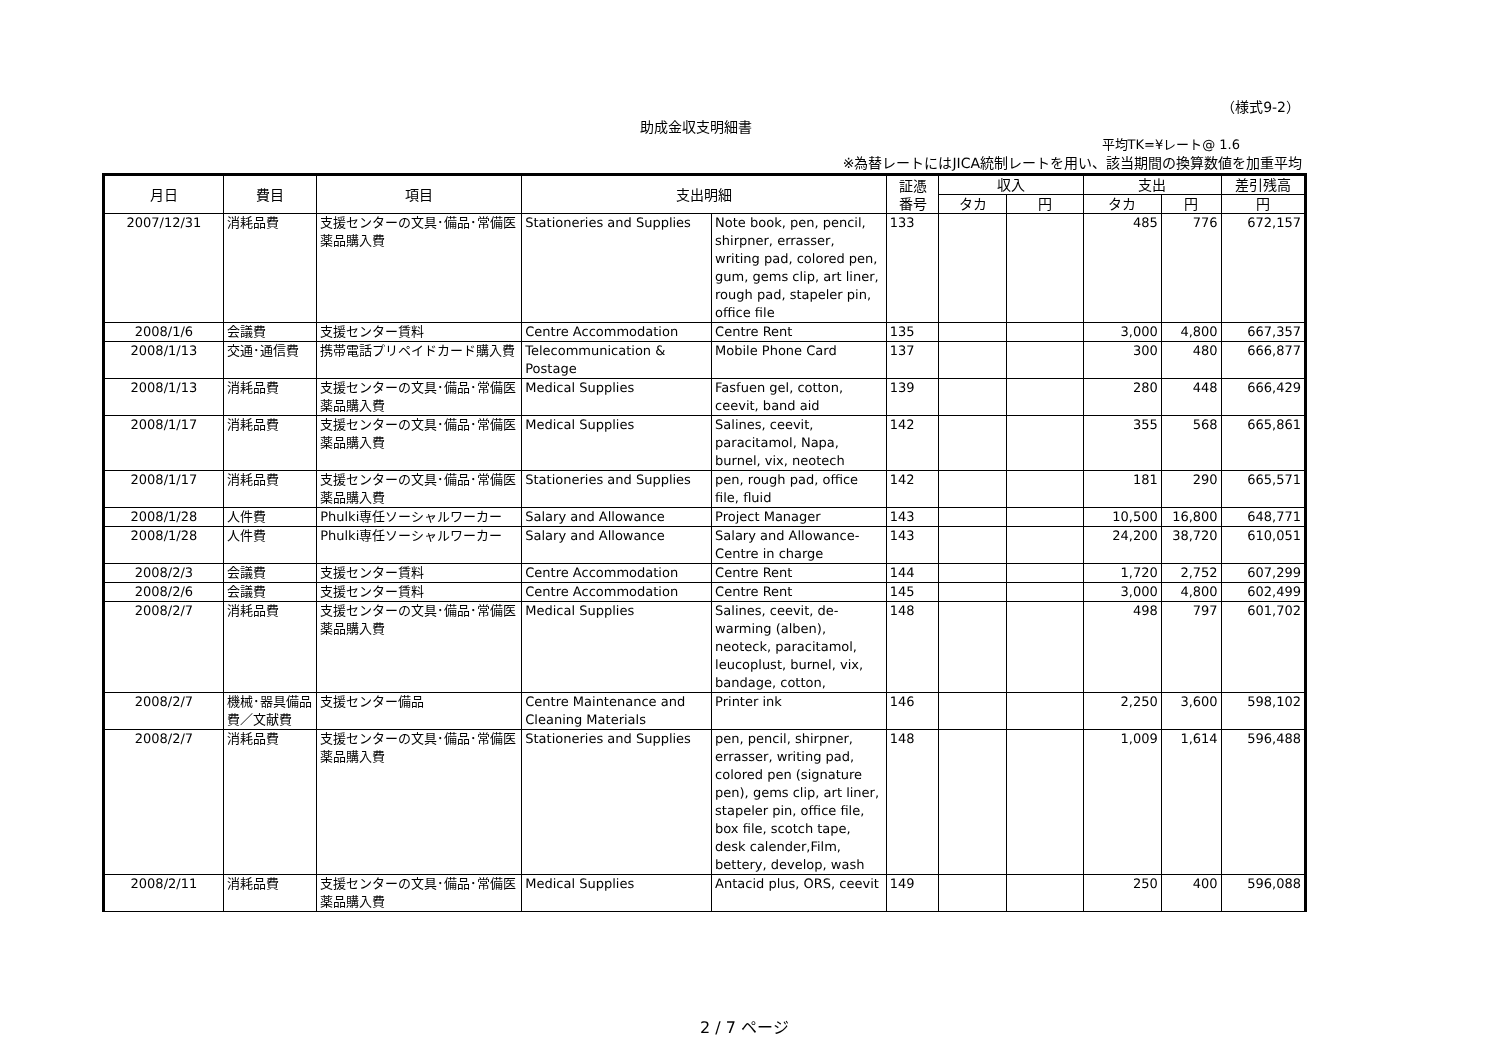（様式9-2）
助成金収支明細書
平均TK=¥レート@ 1.6
※為替レートにはJICA統制レートを用い、該当期間の換算数値を加重平均
| 月日 | 費目 | 項目 | 支出明細 | | 証憑 番号 | 収入 | | 支出 | | 差引残高 |
| --- | --- | --- | --- | --- | --- | --- | --- | --- | --- | --- |
| | | | | | | タカ | 円 | タカ | 円 | 円 |
| 2007/12/31 | 消耗品費 | 支援センターの文具･備品･常備医薬品購入費 | Stationeries and Supplies | Note book, pen, pencil, shirpner, errasser, writing pad, colored pen, gum, gems clip, art liner, rough pad, stapeler pin, office file | 133 | | | 485 | 776 | 672,157 |
| 2008/1/6 | 会議費 | 支援センター賃料 | Centre Accommodation | Centre Rent | 135 | | | 3,000 | 4,800 | 667,357 |
| 2008/1/13 | 交通･通信費 | 携帯電話プリペイドカード購入費 | Telecommunication & Postage | Mobile Phone Card | 137 | | | 300 | 480 | 666,877 |
| 2008/1/13 | 消耗品費 | 支援センターの文具･備品･常備医薬品購入費 | Medical Supplies | Fasfuen gel, cotton, ceevit, band aid | 139 | | | 280 | 448 | 666,429 |
| 2008/1/17 | 消耗品費 | 支援センターの文具･備品･常備医薬品購入費 | Medical Supplies | Salines, ceevit, paracitamol, Napa, burnel, vix, neotech | 142 | | | 355 | 568 | 665,861 |
| 2008/1/17 | 消耗品費 | 支援センターの文具･備品･常備医薬品購入費 | Stationeries and Supplies | pen, rough pad, office file, fluid | 142 | | | 181 | 290 | 665,571 |
| 2008/1/28 | 人件費 | Phulki専任ソーシャルワーカー | Salary and Allowance | Project Manager | 143 | | | 10,500 | 16,800 | 648,771 |
| 2008/1/28 | 人件費 | Phulki専任ソーシャルワーカー | Salary and Allowance | Salary and Allowance-Centre in charge | 143 | | | 24,200 | 38,720 | 610,051 |
| 2008/2/3 | 会議費 | 支援センター賃料 | Centre Accommodation | Centre Rent | 144 | | | 1,720 | 2,752 | 607,299 |
| 2008/2/6 | 会議費 | 支援センター賃料 | Centre Accommodation | Centre Rent | 145 | | | 3,000 | 4,800 | 602,499 |
| 2008/2/7 | 消耗品費 | 支援センターの文具･備品･常備医薬品購入費 | Medical Supplies | Salines, ceevit, de-warming (alben), neoteck, paracitamol, leucoplust, burnel, vix, bandage, cotton, | 148 | | | 498 | 797 | 601,702 |
| 2008/2/7 | 機械･器具備品費／文献費 | 支援センター備品 | Centre Maintenance and Cleaning Materials | Printer ink | 146 | | | 2,250 | 3,600 | 598,102 |
| 2008/2/7 | 消耗品費 | 支援センターの文具･備品･常備医薬品購入費 | Stationeries and Supplies | pen, pencil, shirpner, errasser, writing pad, colored pen (signature pen), gems clip, art liner, stapeler pin, office file, box file, scotch tape, desk calender,Film, bettery, develop, wash | 148 | | | 1,009 | 1,614 | 596,488 |
| 2008/2/11 | 消耗品費 | 支援センターの文具･備品･常備医薬品購入費 | Medical Supplies | Antacid plus, ORS, ceevit | 149 | | | 250 | 400 | 596,088 |
2 / 7 ページ